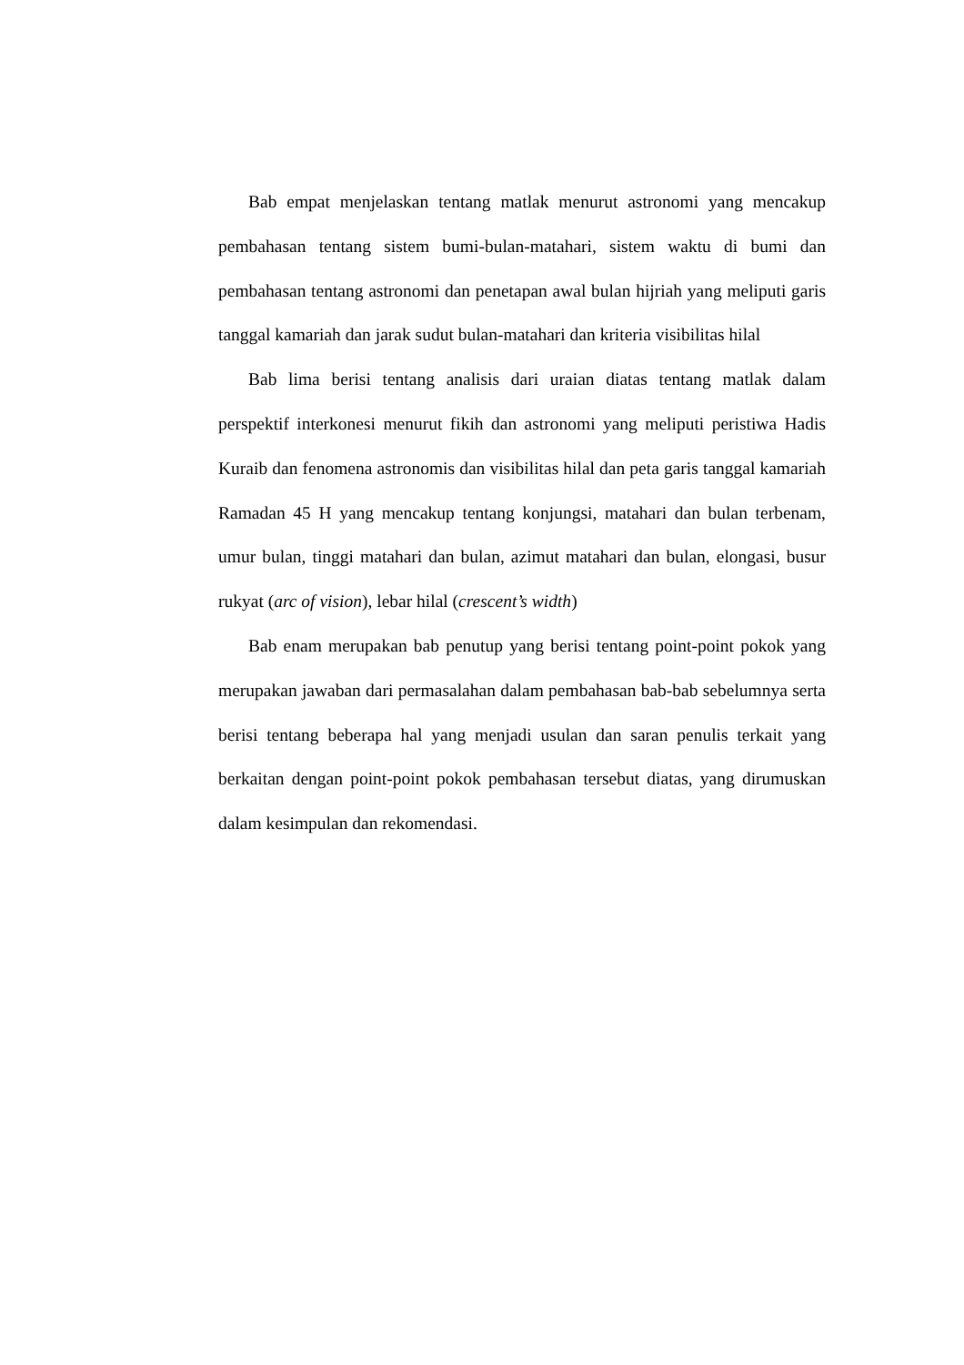Bab empat menjelaskan tentang matlak menurut astronomi yang mencakup pembahasan tentang sistem bumi-bulan-matahari, sistem waktu di bumi dan pembahasan tentang astronomi dan penetapan awal bulan hijriah yang meliputi garis tanggal kamariah dan jarak sudut bulan-matahari dan kriteria visibilitas hilal
Bab lima berisi tentang analisis dari uraian diatas tentang matlak dalam perspektif interkonesi menurut fikih dan astronomi yang meliputi peristiwa Hadis Kuraib dan fenomena astronomis dan visibilitas hilal dan peta garis tanggal kamariah Ramadan 45 H yang mencakup tentang konjungsi, matahari dan bulan terbenam, umur bulan, tinggi matahari dan bulan, azimut matahari dan bulan, elongasi, busur rukyat (arc of vision), lebar hilal (crescent’s width)
Bab enam merupakan bab penutup yang berisi tentang point-point pokok yang merupakan jawaban dari permasalahan dalam pembahasan bab-bab sebelumnya serta berisi tentang beberapa hal yang menjadi usulan dan saran penulis terkait yang berkaitan dengan point-point pokok pembahasan tersebut diatas, yang dirumuskan dalam kesimpulan dan rekomendasi.